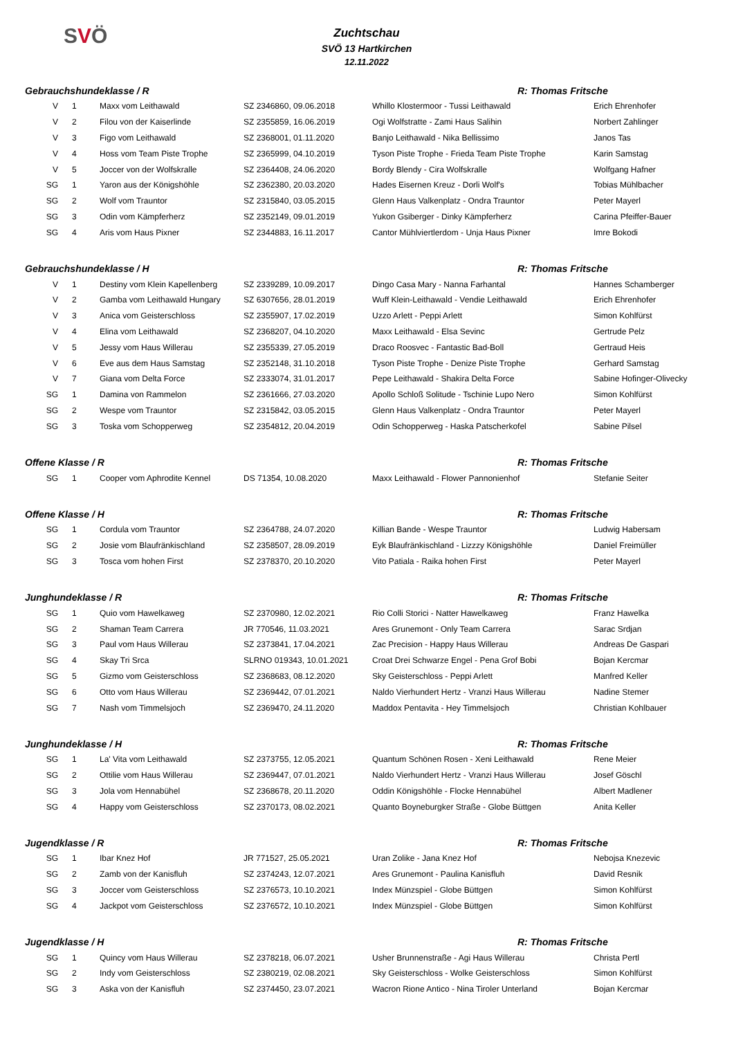SVÖ
Zuchtschau
SVÖ 13 Hartkirchen
12.11.2022
| Gebrauchshundeklasse / R | | | | | R: Thomas Fritsche | |
| --- | --- | --- | --- | --- | --- | --- |
| V | | 1 | Maxx vom Leithawald | SZ 2346860, 09.06.2018 | Whillo Klostermoor - Tussi Leithawald | Erich Ehrenhofer |
| V | | 2 | Filou von der Kaiserlinde | SZ 2355859, 16.06.2019 | Ogi Wolfstratte - Zami Haus Salihin | Norbert Zahlinger |
| V | | 3 | Figo vom Leithawald | SZ 2368001, 01.11.2020 | Banjo Leithawald - Nika Bellissimo | Janos Tas |
| V | | 4 | Hoss vom Team Piste Trophe | SZ 2365999, 04.10.2019 | Tyson Piste Trophe - Frieda Team Piste Trophe | Karin Samstag |
| V | | 5 | Joccer von der Wolfskralle | SZ 2364408, 24.06.2020 | Bordy Blendy - Cira Wolfskralle | Wolfgang Hafner |
| SG | | 1 | Yaron aus der Königshöhle | SZ 2362380, 20.03.2020 | Hades Eisernen Kreuz - Dorli Wolf's | Tobias Mühlbacher |
| SG | | 2 | Wolf vom Trauntor | SZ 2315840, 03.05.2015 | Glenn Haus Valkenplatz - Ondra Trauntor | Peter Mayerl |
| SG | | 3 | Odin vom Kämpferherz | SZ 2352149, 09.01.2019 | Yukon Gsiberger - Dinky Kämpferherz | Carina Pfeiffer-Bauer |
| SG | | 4 | Aris vom Haus Pixner | SZ 2344883, 16.11.2017 | Cantor Mühlviertlerdom - Unja Haus Pixner | Imre Bokodi |
| Gebrauchshundeklasse / H | | | | | R: Thomas Fritsche | |
| V | | 1 | Destiny vom Klein Kapellenberg | SZ 2339289, 10.09.2017 | Dingo Casa Mary - Nanna Farhantal | Hannes Schamberger |
| V | | 2 | Gamba vom Leithawald Hungary | SZ 6307656, 28.01.2019 | Wuff Klein-Leithawald - Vendie Leithawald | Erich Ehrenhofer |
| V | | 3 | Anica vom Geisterschloss | SZ 2355907, 17.02.2019 | Uzzo Arlett - Peppi Arlett | Simon Kohlfürst |
| V | | 4 | Elina vom Leithawald | SZ 2368207, 04.10.2020 | Maxx Leithawald - Elsa Sevinc | Gertrude Pelz |
| V | | 5 | Jessy vom Haus Willerau | SZ 2355339, 27.05.2019 | Draco Roosvec - Fantastic Bad-Boll | Gertraud Heis |
| V | | 6 | Eve aus dem Haus Samstag | SZ 2352148, 31.10.2018 | Tyson Piste Trophe - Denize Piste Trophe | Gerhard Samstag |
| V | | 7 | Giana vom Delta Force | SZ 2333074, 31.01.2017 | Pepe Leithawald - Shakira Delta Force | Sabine Hofinger-Olivecky |
| SG | | 1 | Damina von Rammelon | SZ 2361666, 27.03.2020 | Apollo Schloß Solitude - Tschinie Lupo Nero | Simon Kohlfürst |
| SG | | 2 | Wespe vom Trauntor | SZ 2315842, 03.05.2015 | Glenn Haus Valkenplatz - Ondra Trauntor | Peter Mayerl |
| SG | | 3 | Toska vom Schopperweg | SZ 2354812, 20.04.2019 | Odin Schopperweg - Haska Patscherkofel | Sabine Pilsel |
| Offene Klasse / R | | | | | R: Thomas Fritsche | |
| SG | | 1 | Cooper vom Aphrodite Kennel | DS 71354, 10.08.2020 | Maxx Leithawald - Flower Pannonienhof | Stefanie Seiter |
| Offene Klasse / H | | | | | R: Thomas Fritsche | |
| SG | | 1 | Cordula vom Trauntor | SZ 2364788, 24.07.2020 | Killian Bande - Wespe Trauntor | Ludwig Habersam |
| SG | | 2 | Josie vom Blaufränkischland | SZ 2358507, 28.09.2019 | Eyk Blaufränkischland - Lizzzy Königshöhle | Daniel Freimüller |
| SG | | 3 | Tosca vom hohen First | SZ 2378370, 20.10.2020 | Vito Patiala - Raika hohen First | Peter Mayerl |
| Junghundeklasse / R | | | | | R: Thomas Fritsche | |
| SG | | 1 | Quio vom Hawelkaweg | SZ 2370980, 12.02.2021 | Rio Colli Storici - Natter Hawelkaweg | Franz Hawelka |
| SG | | 2 | Shaman Team Carrera | JR 770546, 11.03.2021 | Ares Grunemont - Only Team Carrera | Sarac Srdjan |
| SG | | 3 | Paul vom Haus Willerau | SZ 2373841, 17.04.2021 | Zac Precision - Happy Haus Willerau | Andreas De Gaspari |
| SG | | 4 | Skay Tri Srca | SLRNO 019343, 10.01.2021 | Croat Drei Schwarze Engel - Pena Grof Bobi | Bojan Kercmar |
| SG | | 5 | Gizmo vom Geisterschloss | SZ 2368683, 08.12.2020 | Sky Geisterschloss - Peppi Arlett | Manfred Keller |
| SG | | 6 | Otto vom Haus Willerau | SZ 2369442, 07.01.2021 | Naldo Vierhundert Hertz - Vranzi Haus Willerau | Nadine Stemer |
| SG | | 7 | Nash vom Timmelsjoch | SZ 2369470, 24.11.2020 | Maddox Pentavita - Hey Timmelsjoch | Christian Kohlbauer |
| Junghundeklasse / H | | | | | R: Thomas Fritsche | |
| SG | | 1 | La' Vita vom Leithawald | SZ 2373755, 12.05.2021 | Quantum Schönen Rosen - Xeni Leithawald | Rene Meier |
| SG | | 2 | Ottilie vom Haus Willerau | SZ 2369447, 07.01.2021 | Naldo Vierhundert Hertz - Vranzi Haus Willerau | Josef Göschl |
| SG | | 3 | Jola vom Hennabühel | SZ 2368678, 20.11.2020 | Oddin Königshöhle - Flocke Hennabühel | Albert Madlener |
| SG | | 4 | Happy vom Geisterschloss | SZ 2370173, 08.02.2021 | Quanto Boyneburgker Straße - Globe Büttgen | Anita Keller |
| Jugendklasse / R | | | | | R: Thomas Fritsche | |
| SG | | 1 | Ibar Knez Hof | JR 771527, 25.05.2021 | Uran Zolike - Jana Knez Hof | Nebojsa Knezevic |
| SG | | 2 | Zamb von der Kanisfluh | SZ 2374243, 12.07.2021 | Ares Grunemont - Paulina Kanisfluh | David Resnik |
| SG | | 3 | Joccer vom Geisterschloss | SZ 2376573, 10.10.2021 | Index Münzspiel - Globe Büttgen | Simon Kohlfürst |
| SG | | 4 | Jackpot vom Geisterschloss | SZ 2376572, 10.10.2021 | Index Münzspiel - Globe Büttgen | Simon Kohlfürst |
| Jugendklasse / H | | | | | R: Thomas Fritsche | |
| SG | | 1 | Quincy vom Haus Willerau | SZ 2378218, 06.07.2021 | Usher Brunnenstraße - Agi Haus Willerau | Christa Pertl |
| SG | | 2 | Indy vom Geisterschloss | SZ 2380219, 02.08.2021 | Sky Geisterschloss - Wolke Geisterschloss | Simon Kohlfürst |
| SG | | 3 | Aska von der Kanisfluh | SZ 2374450, 23.07.2021 | Wacron Rione Antico - Nina Tiroler Unterland | Bojan Kercmar |